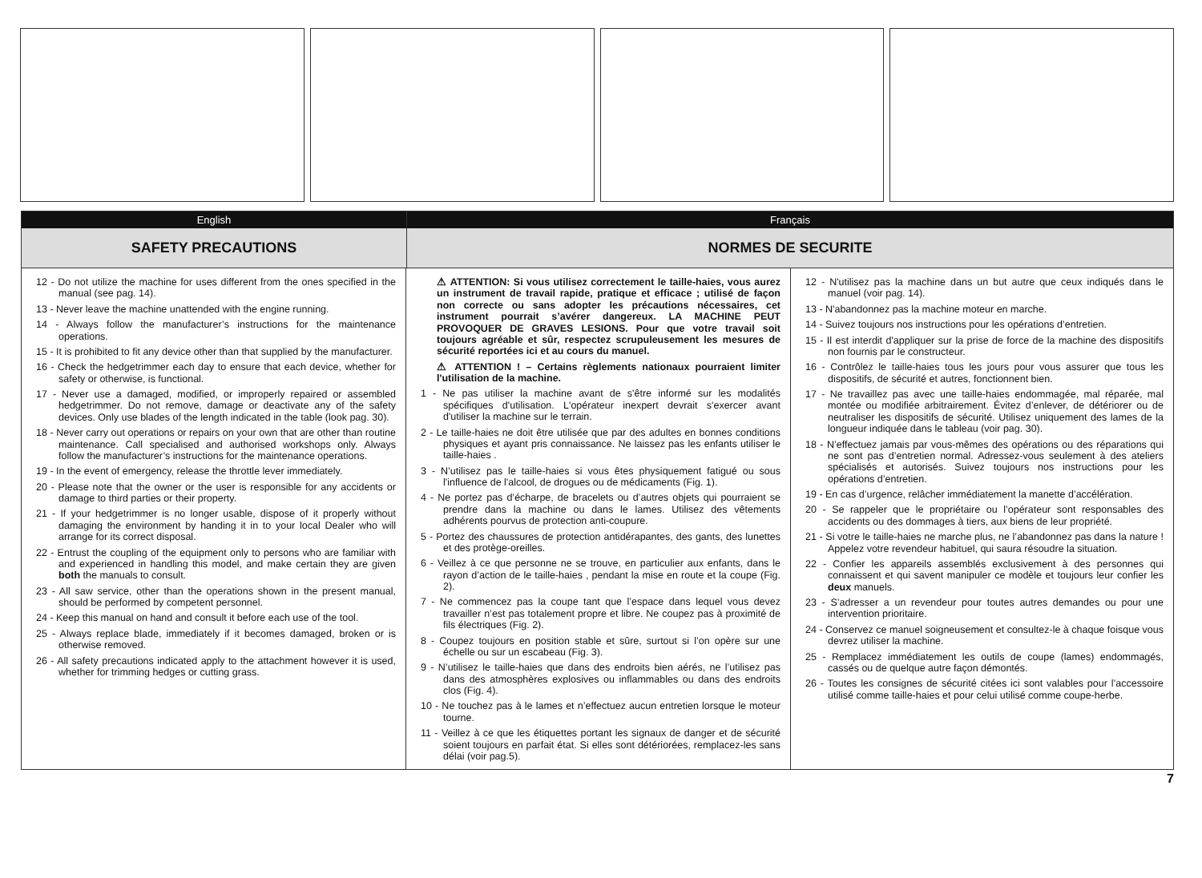English Français
SAFETY PRECAUTIONS NORMES DE SECURITE
12 - Do not utilize the machine for uses different from the ones specified in the manual (see pag. 14).
13 - Never leave the machine unattended with the engine running.
14 - Always follow the manufacturer’s instructions for the maintenance operations.
15 - It is prohibited to fit any device other than that supplied by the manufacturer.
16 - Check the hedgetrimmer each day to ensure that each device, whether for safety or otherwise, is functional.
17 - Never use a damaged, modified, or improperly repaired or assembled hedgetrimmer. Do not remove, damage or deactivate any of the safety devices. Only use blades of the length indicated in the table (look pag. 30).
18 - Never carry out operations or repairs on your own that are other than routine maintenance. Call specialised and authorised workshops only. Always follow the manufacturer’s instructions for the maintenance operations.
19 - In the event of emergency, release the throttle lever immediately.
20 - Please note that the owner or the user is responsible for any accidents or damage to third parties or their property.
21 - If your hedgetrimmer is no longer usable, dispose of it properly without damaging the environment by handing it in to your local Dealer who will arrange for its correct disposal.
22 - Entrust the coupling of the equipment only to persons who are familiar with and experienced in handling this model, and make certain they are given both the manuals to consult.
23 - All saw service, other than the operations shown in the present manual, should be performed by competent personnel.
24 - Keep this manual on hand and consult it before each use of the tool.
25 - Always replace blade, immediately if it becomes damaged, broken or is otherwise removed.
26 - All safety precautions indicated apply to the attachment however it is used, whether for trimming hedges or cutting grass.
⚠ ATTENTION: Si vous utilisez correctement le taille-haies, vous aurez un instrument de travail rapide, pratique et efficace ; utilisé de façon non correcte ou sans adopter les précautions nécessaires, cet instrument pourrait s’avérer dangereux. LA MACHINE PEUT PROVOQUER DE GRAVES LESIONS. Pour que votre travail soit toujours agréable et sûr, respectez scrupuleusement les mesures de sécurité reportées ici et au cours du manuel.
⚠ ATTENTION ! – Certains règlements nationaux pourraient limiter l'utilisation de la machine.
1 - Ne pas utiliser la machine avant de s'être informé sur les modalités spécifiques d'utilisation. L'opérateur inexpert devrait s'exercer avant d'utiliser la machine sur le terrain.
2 - Le taille-haies ne doit être utilisée que par des adultes en bonnes conditions physiques et ayant pris connaissance. Ne laissez pas les enfants utiliser le taille-haies .
3 - N’utilisez pas le taille-haies si vous êtes physiquement fatigué ou sous l'influence de l'alcool, de drogues ou de médicaments (Fig. 1).
4 - Ne portez pas d’écharpe, de bracelets ou d’autres objets qui pourraient se prendre dans la machine ou dans le lames. Utilisez des vêtements adhérents pourvus de protection anti-coupure.
5 - Portez des chaussures de protection antidérapantes, des gants, des lunettes et des protège-oreilles.
6 - Veillez à ce que personne ne se trouve, en particulier aux enfants, dans le rayon d’action de le taille-haies , pendant la mise en route et la coupe (Fig. 2).
7 - Ne commencez pas la coupe tant que l’espace dans lequel vous devez travailler n’est pas totalement propre et libre. Ne coupez pas à proximité de fils électriques (Fig. 2).
8 - Coupez toujours en position stable et sûre, surtout si l’on opère sur une échelle ou sur un escabeau (Fig. 3).
9 - N’utilisez le taille-haies que dans des endroits bien aérés, ne l’utilisez pas dans des atmosphères explosives ou inflammables ou dans des endroits clos (Fig. 4).
10 - Ne touchez pas à le lames et n’effectuez aucun entretien lorsque le moteur tourne.
11 - Veillez à ce que les étiquettes portant les signaux de danger et de sécurité soient toujours en parfait état. Si elles sont détériorées, remplacez-les sans délai (voir pag.5).
12 - N'utilisez pas la machine dans un but autre que ceux indiqués dans le manuel (voir pag. 14).
13 - N'abandonnez pas la machine moteur en marche.
14 - Suivez toujours nos instructions pour les opérations d’entretien.
15 - Il est interdit d'appliquer sur la prise de force de la machine des dispositifs non fournis par le constructeur.
16 - Contrôlez le taille-haies tous les jours pour vous assurer que tous les dispositifs, de sécurité et autres, fonctionnent bien.
17 - Ne travaillez pas avec une taille-haies endommagée, mal réparée, mal montée ou modifiée arbitrairement. Évitez d’enlever, de détériorer ou de neutraliser les dispositifs de sécurité. Utilisez uniquement des lames de la longueur indiquée dans le tableau (voir pag. 30).
18 - N’effectuez jamais par vous-mêmes des opérations ou des réparations qui ne sont pas d’entretien normal. Adressez-vous seulement à des ateliers spécialisés et autorisés. Suivez toujours nos instructions pour les opérations d’entretien.
19 - En cas d’urgence, relâcher immédiatement la manette d’accélération.
20 - Se rappeler que le propriétaire ou l’opérateur sont responsables des accidents ou des dommages à tiers, aux biens de leur propriété.
21 - Si votre le taille-haies ne marche plus, ne l’abandonnez pas dans la nature ! Appelez votre revendeur habituel, qui saura résoudre la situation.
22 - Confier les appareils assemblés exclusivement à des personnes qui connaissent et qui savent manipuler ce modèle et toujours leur confier les deux manuels.
23 - S’adresser a un revendeur pour toutes autres demandes ou pour une intervention prioritaire.
24 - Conservez ce manuel soigneusement et consultez-le à chaque foisque vous devrez utiliser la machine.
25 - Remplacez immédiatement les outils de coupe (lames) endommagés, cassés ou de quelque autre façon démontés.
26 - Toutes les consignes de sécurité citées ici sont valables pour l’accessoire utilisé comme taille-haies et pour celui utilisé comme coupe-herbe.
7